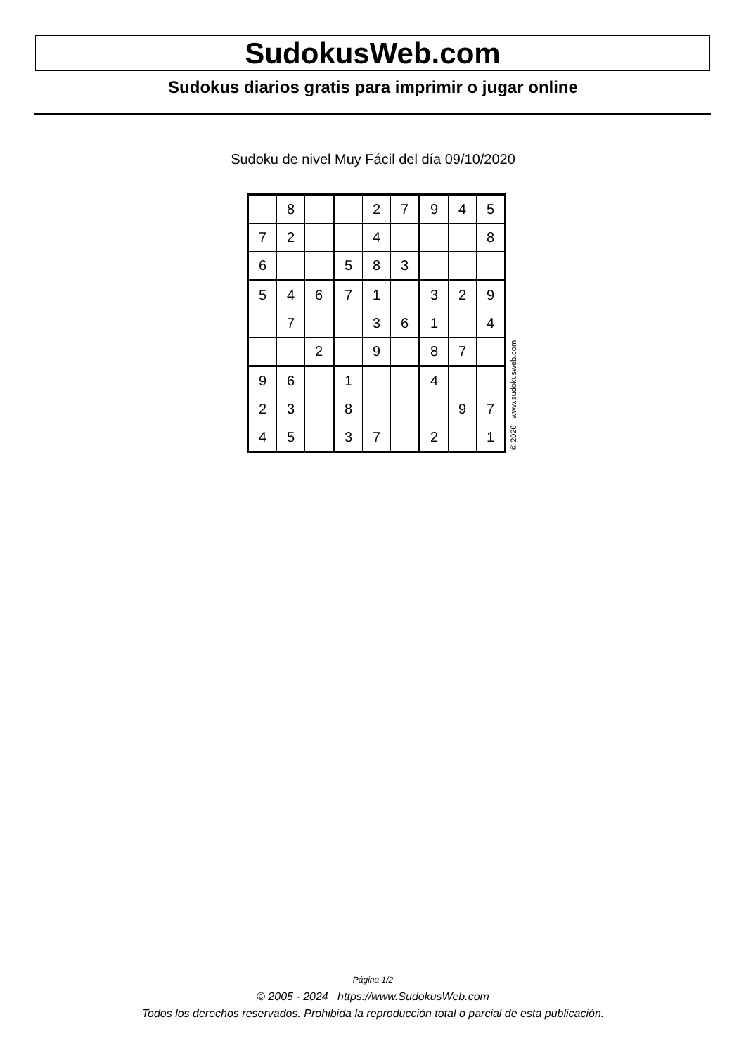SudokusWeb.com
Sudokus diarios gratis para imprimir o jugar online
Sudoku de nivel Muy Fácil del día 09/10/2020
| | 8 | | | 2 | 7 | 9 | 4 | 5 |
| 7 | 2 | | | 4 | | | | 8 |
| 6 | | | 5 | 8 | 3 | | | |
| 5 | 4 | 6 | 7 | 1 | | 3 | 2 | 9 |
| | 7 | | | 3 | 6 | 1 | | 4 |
| | | 2 | | 9 | | 8 | 7 | |
| 9 | 6 | | 1 | | | 4 | | |
| 2 | 3 | | 8 | | | | 9 | 7 |
| 4 | 5 | | 3 | 7 | | 2 | | 1 |
© 2020 www.sudokusweb.com
Página 1/2
© 2005 - 2024 https://www.SudokusWeb.com
Todos los derechos reservados. Prohibida la reproducción total o parcial de esta publicación.